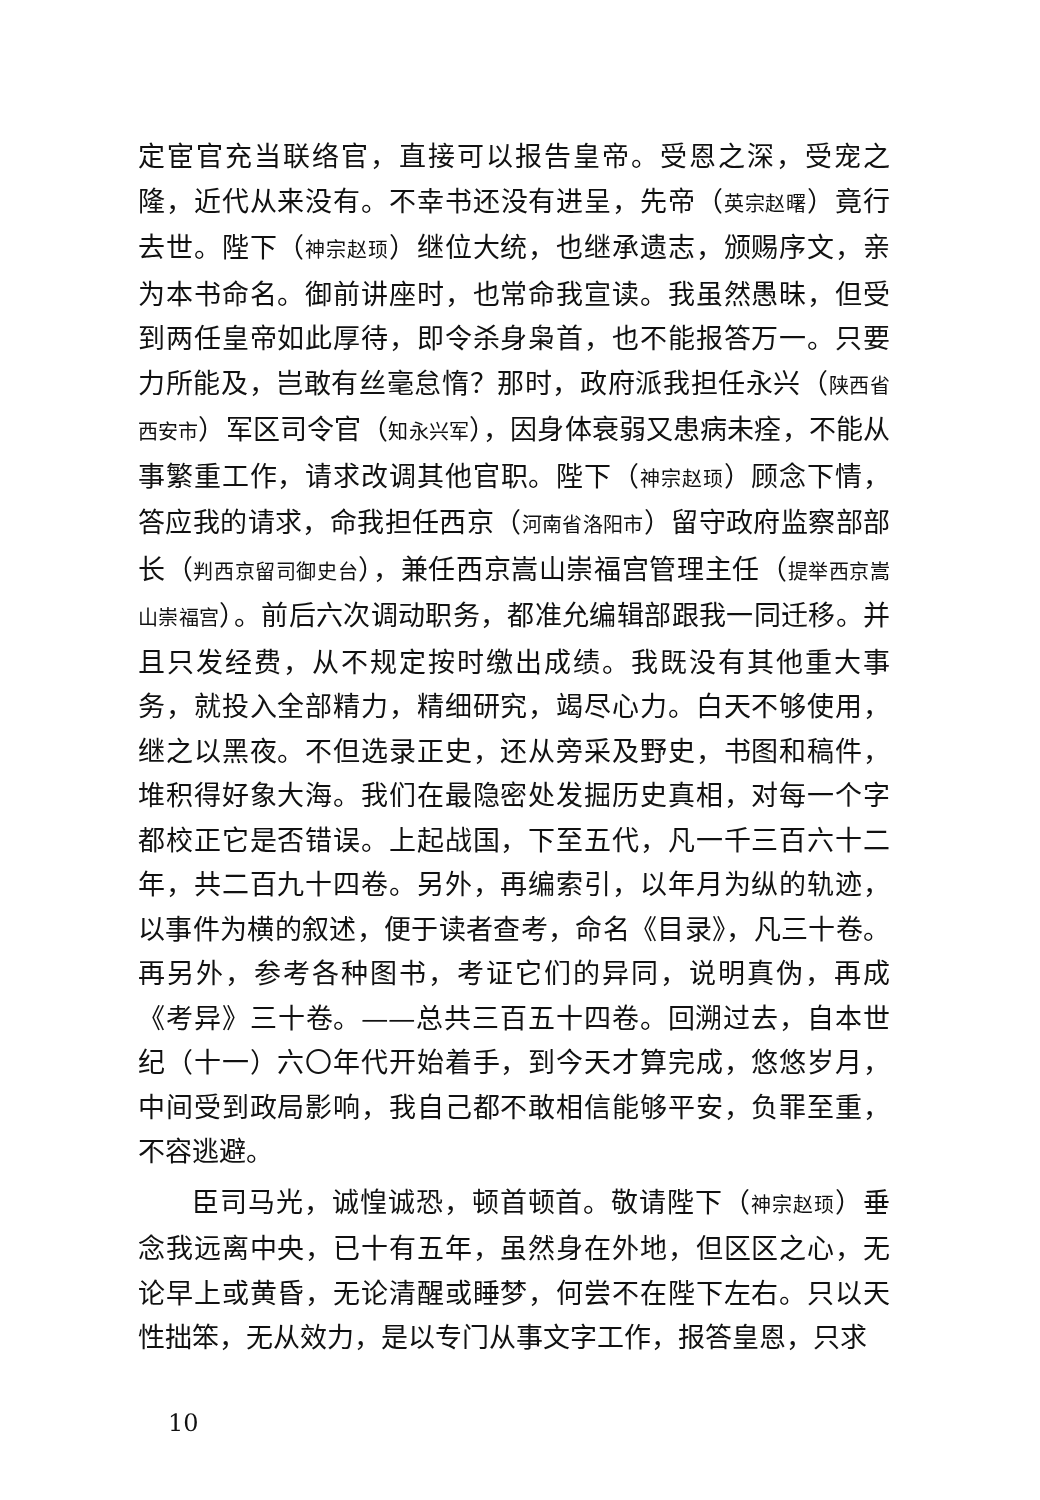定宦官充当联络官，直接可以报告皇帝。受恩之深，受宠之隆，近代从来没有。不幸书还没有进呈，先帝（英宗赵曙）竟行去世。陛下（神宗赵顼）继位大统，也继承遗志，颁赐序文，亲为本书命名。御前讲座时，也常命我宣读。我虽然愚昧，但受到两任皇帝如此厚待，即令杀身枭首，也不能报答万一。只要力所能及，岂敢有丝毫怠惰？那时，政府派我担任永兴（陕西省西安市）军区司令官（知永兴军），因身体衰弱又患病未痊，不能从事繁重工作，请求改调其他官职。陛下（神宗赵顼）顾念下情，答应我的请求，命我担任西京（河南省洛阳市）留守政府监察部部长（判西京留司御史台），兼任西京嵩山崇福宫管理主任（提举西京嵩山崇福宫）。前后六次调动职务，都准允编辑部跟我一同迁移。并且只发经费，从不规定按时缴出成绩。我既没有其他重大事务，就投入全部精力，精细研究，竭尽心力。白天不够使用，继之以黑夜。不但选录正史，还从旁采及野史，书图和稿件，堆积得好象大海。我们在最隐密处发掘历史真相，对每一个字都校正它是否错误。上起战国，下至五代，凡一千三百六十二年，共二百九十四卷。另外，再编索引，以年月为纵的轨迹，以事件为横的叙述，便于读者查考，命名《目录》，凡三十卷。再另外，参考各种图书，考证它们的异同，说明真伪，再成《考异》三十卷。——总共三百五十四卷。回溯过去，自本世纪（十一）六〇年代开始着手，到今天才算完成，悠悠岁月，中间受到政局影响，我自己都不敢相信能够平安，负罪至重，不容逃避。
臣司马光，诚惶诚恐，顿首顿首。敬请陛下（神宗赵顼）垂念我远离中央，已十有五年，虽然身在外地，但区区之心，无论早上或黄昏，无论清醒或睡梦，何尝不在陛下左右。只以天性拙笨，无从效力，是以专门从事文字工作，报答皇恩，只求
10